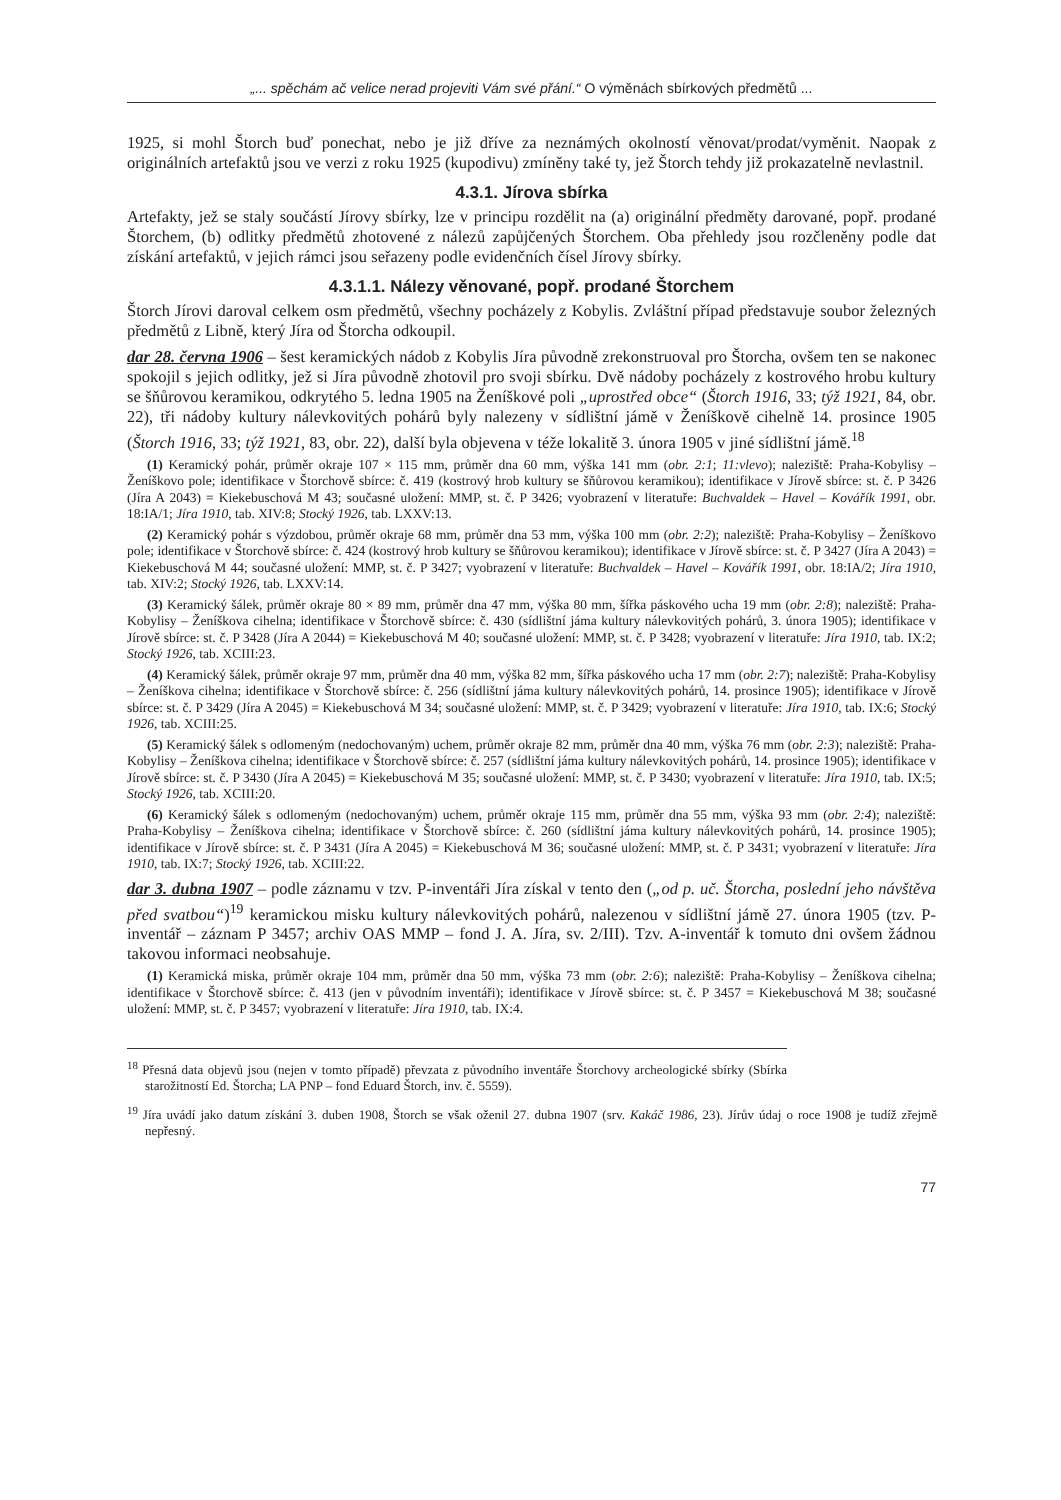„... spěchám ač velice nerad projeviti Vám své přání.“ O výměnách sbírkových předmětů ...
1925, si mohl Štorch buď ponechat, nebo je již dříve za neznámých okolností věnovat/prodat/vyměnit. Naopak z originálních artefaktů jsou ve verzi z roku 1925 (kupodivu) zmíněny také ty, jež Štorch tehdy již prokazatelně nevlastnil.
4.3.1. Jírova sbírka
Artefakty, jež se staly součástí Jírovy sbírky, lze v principu rozdělit na (a) originální předměty darované, popř. prodané Štorchem, (b) odlitky předmětů zhotovené z nálezů zapůjčených Štorchem. Oba přehledy jsou rozčleněny podle dat získání artefaktů, v jejich rámci jsou seřazeny podle evidenčních čísel Jírovy sbírky.
4.3.1.1. Nálezy věnované, popř. prodané Štorchem
Štorch Jírovi daroval celkem osm předmětů, všechny pocházely z Kobylis. Zvláštní případ představuje soubor železných předmětů z Libně, který Jíra od Štorcha odkoupil.
dar 28. června 1906 – šest keramických nádob z Kobylis Jíra původně zrekonstruoval pro Štorcha, ovšem ten se nakonec spokojil s jejich odlitky, jež si Jíra původně zhotovil pro svoji sbírku. Dvě nádoby pocházely z kostrového hrobu kultury se šňůrovou keramikou, odkrytého 5. ledna 1905 na Ženíškové poli „uprostřed obce“ (Štorch 1916, 33; týž 1921, 84, obr. 22), tři nádoby kultury nálevkovitých pohárů byly nalezeny v sídlištní jámě v Ženíškově cihelně 14. prosince 1905 (Štorch 1916, 33; týž 1921, 83, obr. 22), další byla objevena v téže lokalitě 3. února 1905 v jiné sídlištní jámě.<sup>18</sup>
(1) Keramický pohár, průměr okraje 107 × 115 mm, průměr dna 60 mm, výška 141 mm (obr. 2:1; 11:vlevo); naleziště: Praha-Kobylisy – Ženíškovo pole; identifikace v Štorchově sbírce: č. 419 (kostrový hrob kultury se šňůrovou keramikou); identifikace v Jírově sbírce: st. č. P 3426 (Jíra A 2043) = Kiekebuschová M 43; současné uložení: MMP, st. č. P 3426; vyobrazení v literatuře: Buchvaldek – Havel – Kovářík 1991, obr. 18:IA/1; Jíra 1910, tab. XIV:8; Stocký 1926, tab. LXXV:13.
(2) Keramický pohár s výzdobou, průměr okraje 68 mm, průměr dna 53 mm, výška 100 mm (obr. 2:2); naleziště: Praha-Kobylisy – Ženíškovo pole; identifikace v Štorchově sbírce: č. 424 (kostrový hrob kultury se šňůrovou keramikou); identifikace v Jírově sbírce: st. č. P 3427 (Jíra A 2043) = Kiekebuschová M 44; současné uložení: MMP, st. č. P 3427; vyobrazení v literatuře: Buchvaldek – Havel – Kovářík 1991, obr. 18:IA/2; Jíra 1910, tab. XIV:2; Stocký 1926, tab. LXXV:14.
(3) Keramický šálek, průměr okraje 80 × 89 mm, průměr dna 47 mm, výška 80 mm, šířka páskového ucha 19 mm (obr. 2:8); naleziště: Praha-Kobylisy – Ženíškova cihelna; identifikace v Štorchově sbírce: č. 430 (sídlištní jáma kultury nálevkovitých pohárů, 3. února 1905); identifikace v Jírově sbírce: st. č. P 3428 (Jíra A 2044) = Kiekebuschová M 40; současné uložení: MMP, st. č. P 3428; vyobrazení v literatuře: Jíra 1910, tab. IX:2; Stocký 1926, tab. XCIII:23.
(4) Keramický šálek, průměr okraje 97 mm, průměr dna 40 mm, výška 82 mm, šířka páskového ucha 17 mm (obr. 2:7); naleziště: Praha-Kobylisy – Ženíškova cihelna; identifikace v Štorchově sbírce: č. 256 (sídlištní jáma kultury nálevkovitých pohárů, 14. prosince 1905); identifikace v Jírově sbírce: st. č. P 3429 (Jíra A 2045) = Kiekebuschová M 34; současné uložení: MMP, st. č. P 3429; vyobrazení v literatuře: Jíra 1910, tab. IX:6; Stocký 1926, tab. XCIII:25.
(5) Keramický šálek s odlomeným (nedochovaným) uchem, průměr okraje 82 mm, průměr dna 40 mm, výška 76 mm (obr. 2:3); naleziště: Praha-Kobylisy – Ženíškova cihelna; identifikace v Štorchově sbírce: č. 257 (sídlištní jáma kultury nálevkovitých pohárů, 14. prosince 1905); identifikace v Jírově sbírce: st. č. P 3430 (Jíra A 2045) = Kiekebuschová M 35; současné uložení: MMP, st. č. P 3430; vyobrazení v literatuře: Jíra 1910, tab. IX:5; Stocký 1926, tab. XCIII:20.
(6) Keramický šálek s odlomeným (nedochovaným) uchem, průměr okraje 115 mm, průměr dna 55 mm, výška 93 mm (obr. 2:4); naleziště: Praha-Kobylisy – Ženíškova cihelna; identifikace v Štorchově sbírce: č. 260 (sídlištní jáma kultury nálevkovitých pohárů, 14. prosince 1905); identifikace v Jírově sbírce: st. č. P 3431 (Jíra A 2045) = Kiekebuschová M 36; současné uložení: MMP, st. č. P 3431; vyobrazení v literatuře: Jíra 1910, tab. IX:7; Stocký 1926, tab. XCIII:22.
dar 3. dubna 1907 – podle záznamu v tzv. P-inventáři Jíra získal v tento den („od p. uč. Štorcha, poslední jeho návštěva před svatbou“)<sup>19</sup> keramickou misku kultury nálevkovitých pohárů, nalezenou v sídlištní jámě 27. února 1905 (tzv. P-inventář – záznam P 3457; archiv OAS MMP – fond J. A. Jíra, sv. 2/III). Tzv. A-inventář k tomuto dni ovšem žádnou takovou informaci neobsahuje.
(1) Keramická miska, průměr okraje 104 mm, průměr dna 50 mm, výška 73 mm (obr. 2:6); naleziště: Praha-Kobylisy – Ženíškova cihelna; identifikace v Štorchově sbírce: č. 413 (jen v původním inventáři); identifikace v Jírově sbírce: st. č. P 3457 = Kiekebuschová M 38; současné uložení: MMP, st. č. P 3457; vyobrazení v literatuře: Jíra 1910, tab. IX:4.
<sup>18</sup> Přesná data objevů jsou (nejen v tomto případě) převzata z původního inventáře Štorchovy archeologické sbírky (Sbírka starožitností Ed. Štorcha; LA PNP – fond Eduard Štorch, inv. č. 5559).
<sup>19</sup> Jíra uvádí jako datum získání 3. duben 1908, Štorch se však oženil 27. dubna 1907 (srv. Kakáč 1986, 23). Jírův údaj o roce 1908 je tudíž zřejmě nepřesný.
77